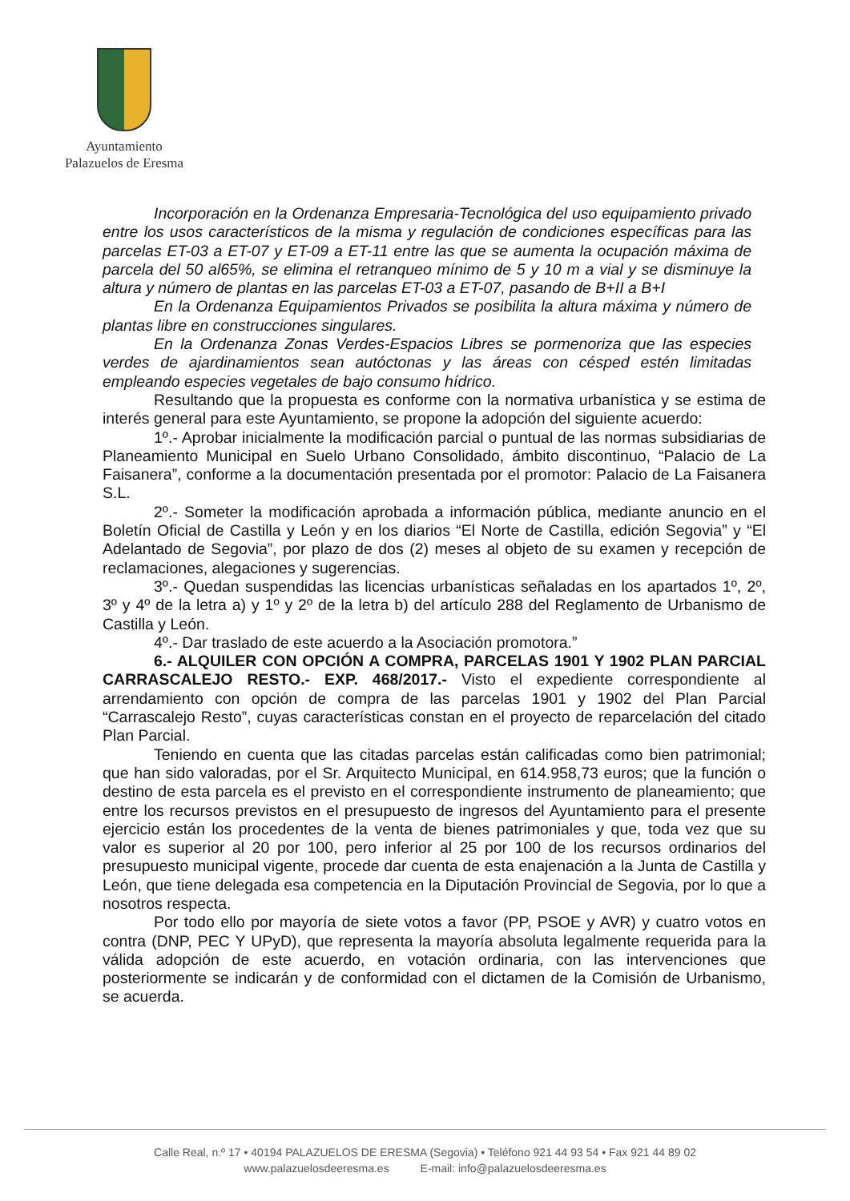Ayuntamiento
Palazuelos de Eresma
Incorporación en la Ordenanza Empresaria-Tecnológica del uso equipamiento privado entre los usos característicos de la misma y regulación de condiciones específicas para las parcelas ET-03 a ET-07 y ET-09 a ET-11 entre las que se aumenta la ocupación máxima de parcela del 50 al65%, se elimina el retranqueo mínimo de 5 y 10 m a vial y se disminuye la altura y número de plantas en las parcelas ET-03 a ET-07, pasando de B+II a B+I
En la Ordenanza Equipamientos Privados se posibilita la altura máxima y número de plantas libre en construcciones singulares.
En la Ordenanza Zonas Verdes-Espacios Libres se pormenoriza que las especies verdes de ajardinamientos sean autóctonas y las áreas con césped estén limitadas empleando especies vegetales de bajo consumo hídrico.
Resultando que la propuesta es conforme con la normativa urbanística y se estima de interés general para este Ayuntamiento, se propone la adopción del siguiente acuerdo:
1º.- Aprobar inicialmente la modificación parcial o puntual de las normas subsidiarias de Planeamiento Municipal en Suelo Urbano Consolidado, ámbito discontinuo, “Palacio de La Faisanera”, conforme a la documentación presentada por el promotor: Palacio de La Faisanera S.L.
2º.- Someter la modificación aprobada a información pública, mediante anuncio en el Boletín Oficial de Castilla y León y en los diarios “El Norte de Castilla, edición Segovia” y “El Adelantado de Segovia”, por plazo de dos (2) meses al objeto de su examen y recepción de reclamaciones, alegaciones y sugerencias.
3º.- Quedan suspendidas las licencias urbanísticas señaladas en los apartados 1º, 2º, 3º y 4º de la letra a) y 1º y 2º de la letra b) del artículo 288 del Reglamento de Urbanismo de Castilla y León.
4º.- Dar traslado de este acuerdo a la Asociación promotora.”
6.- ALQUILER CON OPCIÓN A COMPRA, PARCELAS 1901 Y 1902 PLAN PARCIAL CARRASCALEJO RESTO.- EXP. 468/2017.- Visto el expediente correspondiente al arrendamiento con opción de compra de las parcelas 1901 y 1902 del Plan Parcial “Carrascalejo Resto”, cuyas características constan en el proyecto de reparcelación del citado Plan Parcial.
Teniendo en cuenta que las citadas parcelas están calificadas como bien patrimonial; que han sido valoradas, por el Sr. Arquitecto Municipal, en 614.958,73 euros; que la función o destino de esta parcela es el previsto en el correspondiente instrumento de planeamiento; que entre los recursos previstos en el presupuesto de ingresos del Ayuntamiento para el presente ejercicio están los procedentes de la venta de bienes patrimoniales y que, toda vez que su valor es superior al 20 por 100, pero inferior al 25 por 100 de los recursos ordinarios del presupuesto municipal vigente, procede dar cuenta de esta enajenación a la Junta de Castilla y León, que tiene delegada esa competencia en la Diputación Provincial de Segovia, por lo que a nosotros respecta.
Por todo ello por mayoría de siete votos a favor (PP, PSOE y AVR) y cuatro votos en contra (DNP, PEC Y UPyD), que representa la mayoría absoluta legalmente requerida para la válida adopción de este acuerdo, en votación ordinaria, con las intervenciones que posteriormente se indicarán y de conformidad con el dictamen de la Comisión de Urbanismo, se acuerda.
Calle Real, n.º 17 • 40194 PALAZUELOS DE ERESMA (Segovia) • Teléfono 921 44 93 54 • Fax 921 44 89 02
www.palazuelosdeeresma.es E-mail: info@palazuelosdeeresma.es